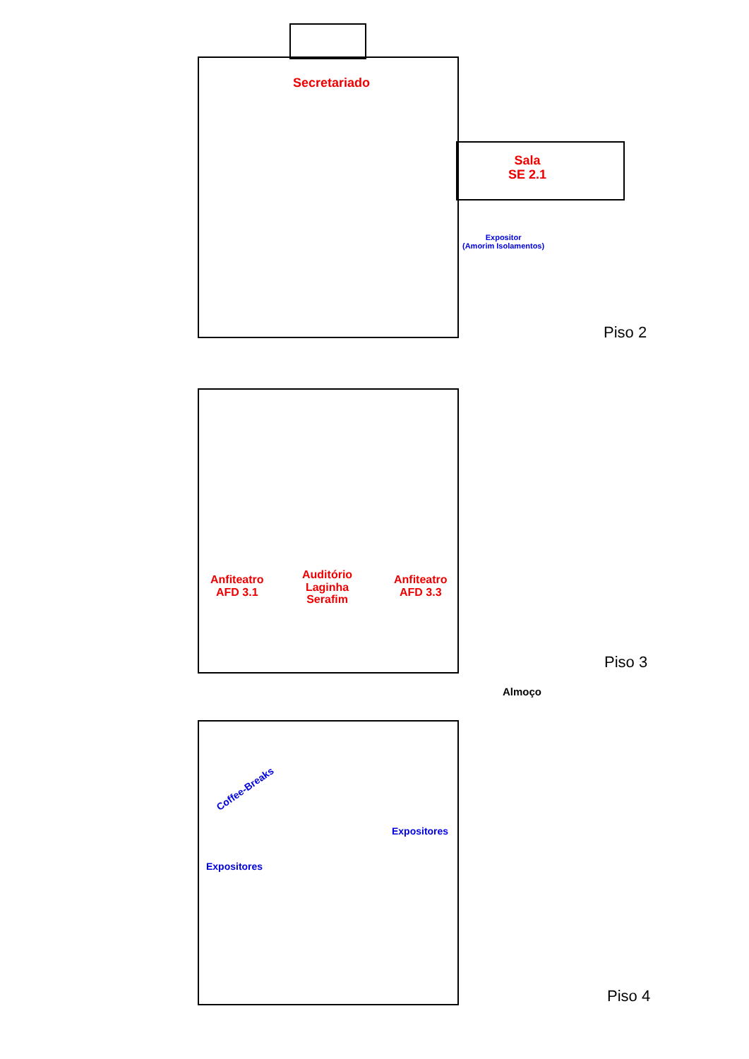Secretariado
Sala
SE 2.1
Expositor
(Amorim Isolamentos)
Piso 2
Anfiteatro
AFD 3.1
Auditório
Laginha
Serafim
Anfiteatro
AFD 3.3
Piso 3
Almoço
Coffee-Breaks
Expositores
Expositores
Piso 4